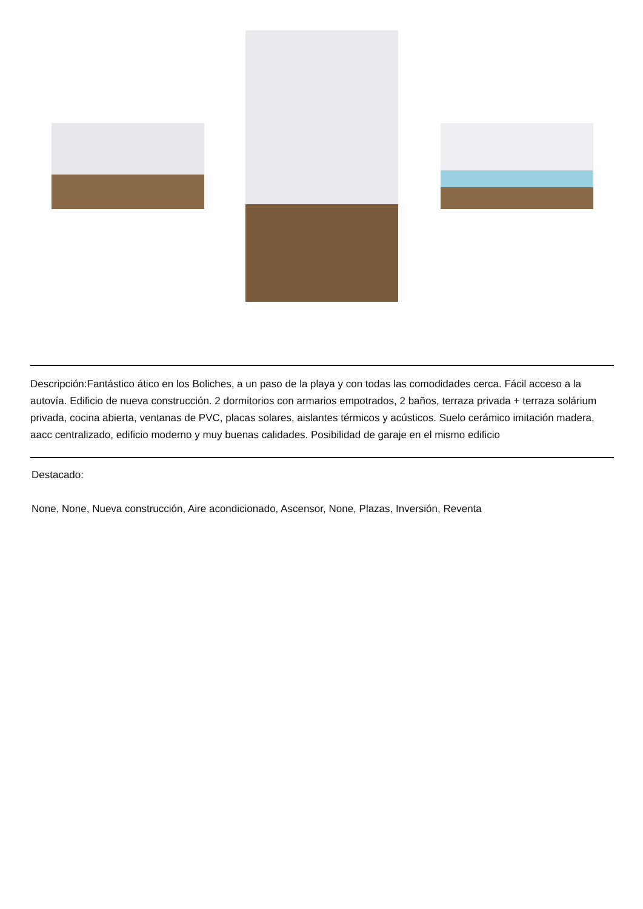Descripción:Fantástico ático en los Boliches, a un paso de la playa y con todas las comodidades cerca. Fácil acceso a la autovía. Edificio de nueva construcción. 2 dormitorios con armarios empotrados, 2 baños, terraza privada + terraza solárium privada, cocina abierta, ventanas de PVC, placas solares, aislantes térmicos y acústicos. Suelo cerámico imitación madera, aacc centralizado, edificio moderno y muy buenas calidades. Posibilidad de garaje en el mismo edificio
Destacado:
None, None, Nueva construcción, Aire acondicionado, Ascensor, None, Plazas, Inversión, Reventa